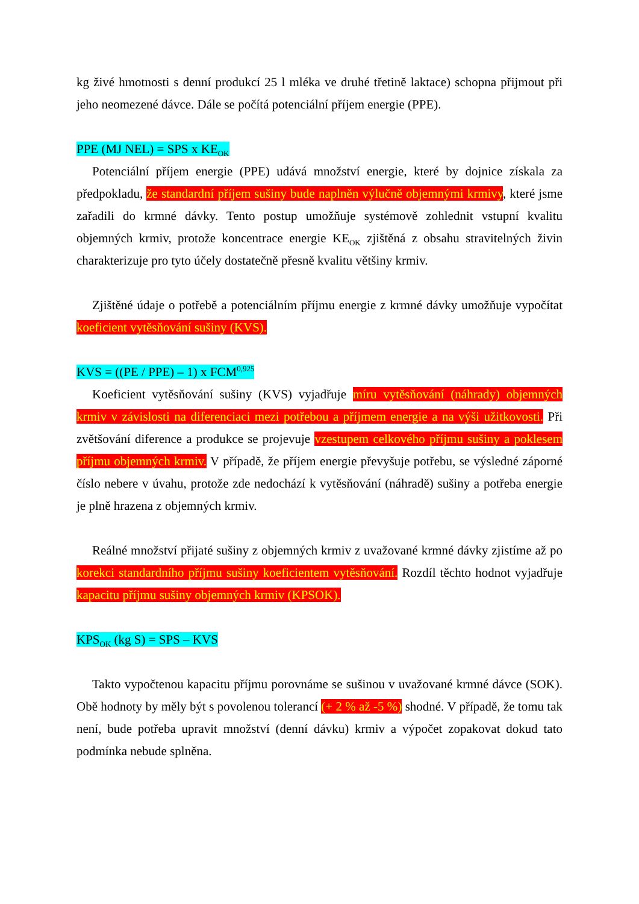kg živé hmotnosti s denní produkcí 25 l mléka ve druhé třetině laktace) schopna přijmout při jeho neomezené dávce. Dále se počítá potenciální příjem energie (PPE).
PPE (MJ NEL) = SPS x KE<sub>OK</sub>
Potenciální příjem energie (PPE) udává množství energie, které by dojnice získala za předpokladu, že standardní příjem sušiny bude naplněn výlučně objemnými krmivy, které jsme zařadili do krmné dávky. Tento postup umožňuje systémově zohlednit vstupní kvalitu objemných krmiv, protože koncentrace energie KE<sub>OK</sub> zjištěná z obsahu stravitelných živin charakterizuje pro tyto účely dostatečně přesně kvalitu většiny krmiv.
Zjištěné údaje o potřebě a potenciálním příjmu energie z krmné dávky umožňuje vypočítat koeficient vytěsňování sušiny (KVS).
KVS = ((PE / PPE) – 1) x FCM<sup>0,925</sup>
Koeficient vytěsňování sušiny (KVS) vyjadřuje míru vytěsňování (náhrady) objemných krmiv v závislosti na diferenciaci mezi potřebou a příjmem energie a na výši užitkovosti. Při zvětšování diference a produkce se projevuje vzestupem celkového příjmu sušiny a poklesem příjmu objemných krmiv. V případě, že příjem energie převyšuje potřebu, se výsledné záporné číslo nebere v úvahu, protože zde nedochází k vytěsňování (náhradě) sušiny a potřeba energie je plně hrazena z objemných krmiv.
Reálné množství přijaté sušiny z objemných krmiv z uvažované krmné dávky zjistíme až po korekci standardního příjmu sušiny koeficientem vytěsňování. Rozdíl těchto hodnot vyjadřuje kapacitu příjmu sušiny objemných krmiv (KPSOK).
KPS<sub>OK</sub> (kg S) = SPS – KVS
Takto vypočtenou kapacitu příjmu porovnáme se sušinou v uvažované krmné dávce (SOK). Obě hodnoty by měly být s povolenou tolerancí (+ 2 % až -5 %) shodné. V případě, že tomu tak není, bude potřeba upravit množství (denní dávku) krmiv a výpočet zopakovat dokud tato podmínka nebude splněna.